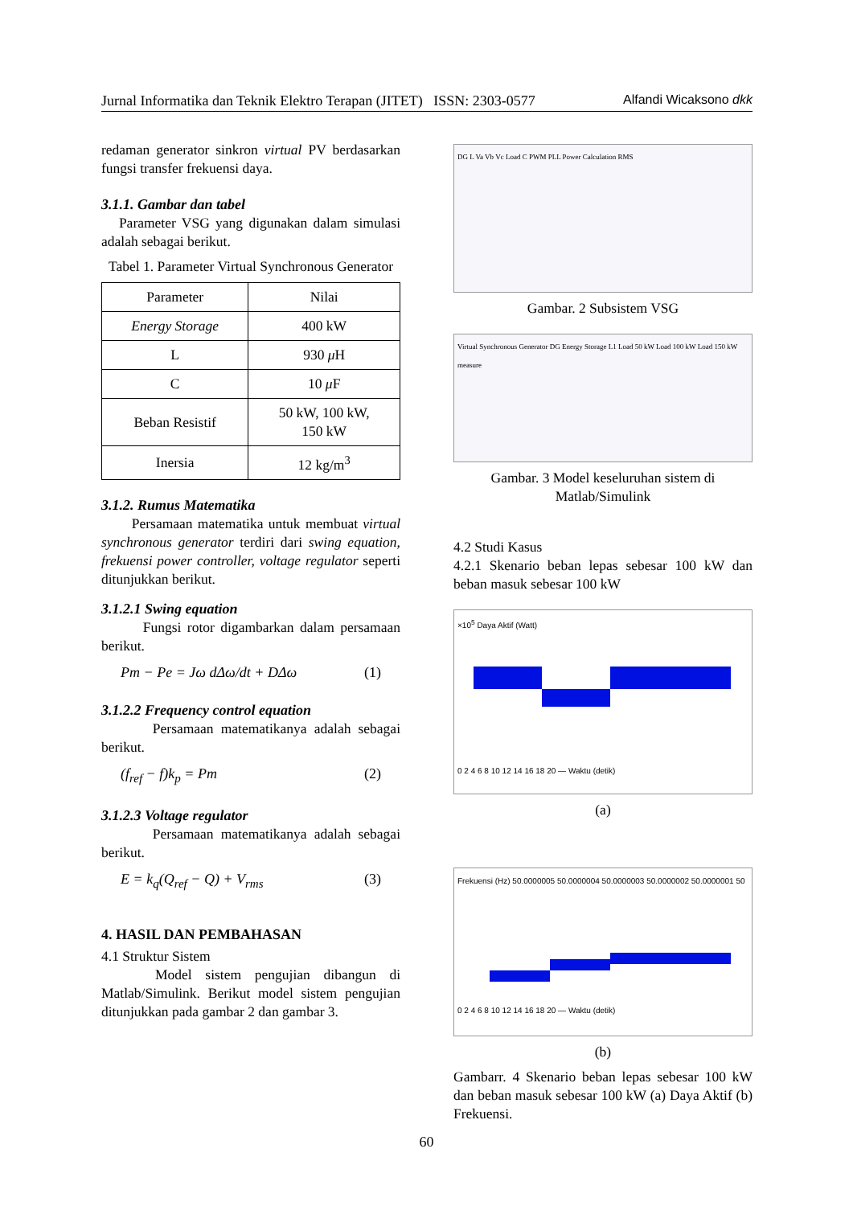Jurnal Informatika dan Teknik Elektro Terapan (JITET) ISSN: 2303-0577 Alfandi Wicaksono dkk
redaman generator sinkron virtual PV berdasarkan fungsi transfer frekuensi daya.
3.1.1. Gambar dan tabel
Parameter VSG yang digunakan dalam simulasi adalah sebagai berikut.
Tabel 1. Parameter Virtual Synchronous Generator
| Parameter | Nilai |
| --- | --- |
| Energy Storage | 400 kW |
| L | 930 μ H |
| C | 10 μ F |
| Beban Resistif | 50 kW, 100 kW, 150 kW |
| Inersia | 12 kg/m<sup>3</sup> |
3.1.2. Rumus Matematika
Persamaan matematika untuk membuat virtual synchronous generator terdiri dari swing equation, frekuensi power controller, voltage regulator seperti ditunjukkan berikut.
3.1.2.1 Swing equation
Fungsi rotor digambarkan dalam persamaan berikut.
Pm − Pe = Jω dΔω/dt + DΔω (1)
3.1.2.2 Frequency control equation
Persamaan matematikanya adalah sebagai berikut.
(f<sub>ref</sub> − f)k<sub>p</sub> = Pm (2)
3.1.2.3 Voltage regulator
Persamaan matematikanya adalah sebagai berikut.
E = k<sub>q</sub>(Q<sub>ref</sub> − Q) + V<sub>rms</sub> (3)
4. HASIL DAN PEMBAHASAN
4.1 Struktur Sistem
Model sistem pengujian dibangun di Matlab/Simulink. Berikut model sistem pengujian ditunjukkan pada gambar 2 dan gambar 3.
DG L Va Vb Vc Load C PWM PLL Power Calculation RMS
Gambar. 2 Subsistem VSG
Virtual Synchronous Generator DG Energy Storage L1 Load 50 kW Load 100 kW Load 150 kW measure
Gambar. 3 Model keseluruhan sistem di Matlab/Simulink
4.2 Studi Kasus
4.2.1 Skenario beban lepas sebesar 100 kW dan beban masuk sebesar 100 kW
×10<sup>5</sup> Daya Aktif (Watt)
0 2 4 6 8 10 12 14 16 18 20 — Waktu (detik)
(a)
Frekuensi (Hz) 50.0000005 50.0000004 50.0000003 50.0000002 50.0000001 50
0 2 4 6 8 10 12 14 16 18 20 — Waktu (detik)
(b)
Gambarr. 4 Skenario beban lepas sebesar 100 kW dan beban masuk sebesar 100 kW (a) Daya Aktif (b) Frekuensi.
60